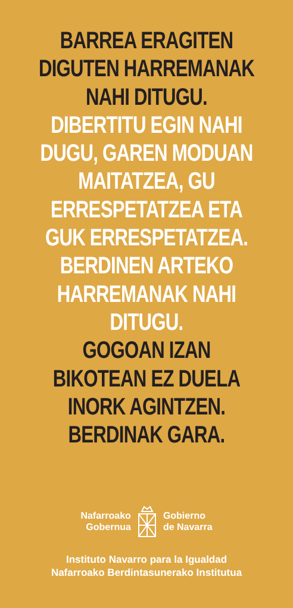BARREA ERAGITEN
DIGUTEN HARREMANAK
NAHI DITUGU.
DIBERTITU EGIN NAHI
DUGU, GAREN MODUAN
MAITATZEA, GU
ERRESPETATZEA ETA
GUK ERRESPETATZEA.
BERDINEN ARTEKO
HARREMANAK NAHI
DITUGU.
GOGOAN IZAN
BIKOTEAN EZ DUELA
INORK AGINTZEN.
BERDINAK GARA.
Nafarroako
Gobernua
Gobierno
de Navarra
Instituto Navarro para la Igualdad
Nafarroako Berdintasunerako Institutua